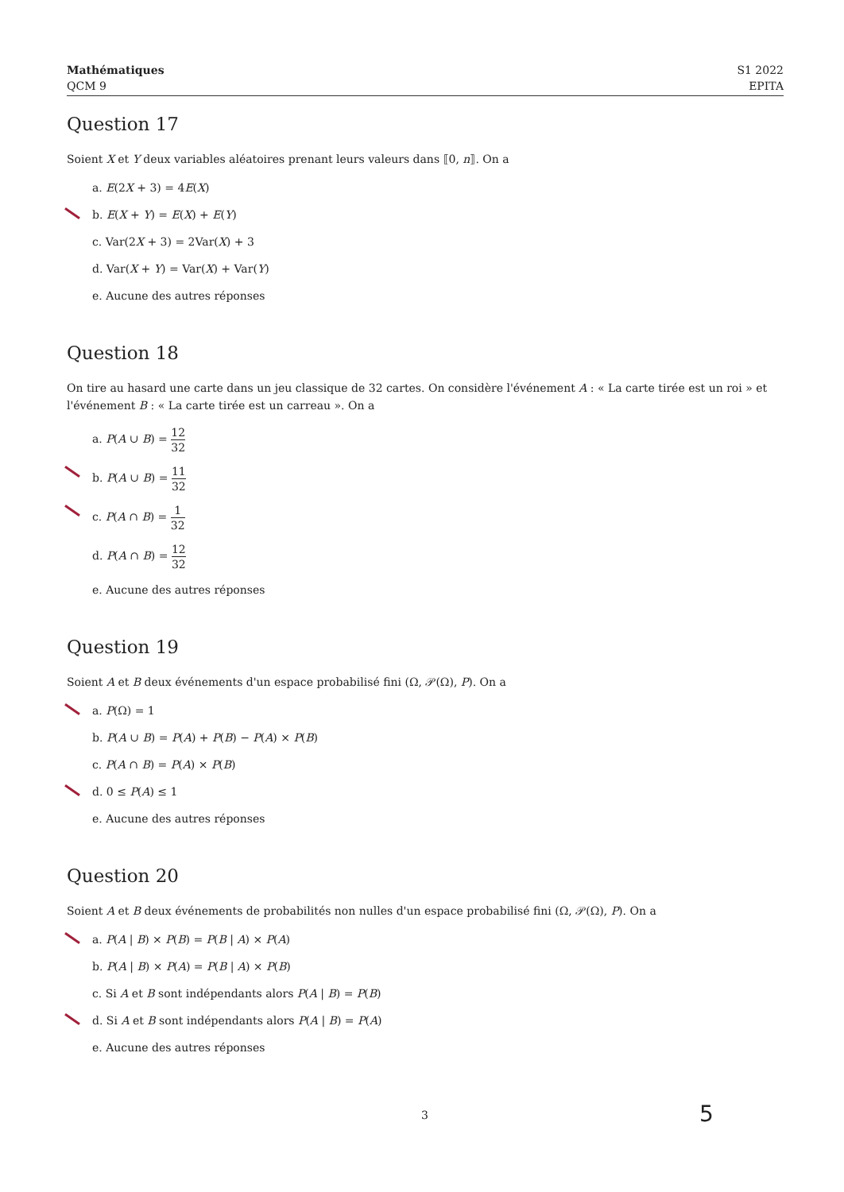Mathématiques
QCM 9
S1 2022
EPITA
Question 17
Soient X et Y deux variables aléatoires prenant leurs valeurs dans ⟦0, n⟧. On a
a. E(2X + 3) = 4E(X)
b. E(X + Y) = E(X) + E(Y)
c. Var(2X + 3) = 2Var(X) + 3
d. Var(X + Y) = Var(X) + Var(Y)
e. Aucune des autres réponses
Question 18
On tire au hasard une carte dans un jeu classique de 32 cartes. On considère l'événement A : « La carte tirée est un roi » et l'événement B : « La carte tirée est un carreau ». On a
a. P(A ∪ B) = 12 32
b. P(A ∪ B) = 11 32
c. P(A ∩ B) = 1 32
d. P(A ∩ B) = 12 32
e. Aucune des autres réponses
Question 19
Soient A et B deux événements d'un espace probabilisé fini (Ω, 𝒫(Ω), P). On a
a. P(Ω) = 1
b. P(A ∪ B) = P(A) + P(B) − P(A) × P(B)
c. P(A ∩ B) = P(A) × P(B)
d. 0 ≤ P(A) ≤ 1
e. Aucune des autres réponses
Question 20
Soient A et B deux événements de probabilités non nulles d'un espace probabilisé fini (Ω, 𝒫(Ω), P). On a
a. P(A | B) × P(B) = P(B | A) × P(A)
b. P(A | B) × P(A) = P(B | A) × P(B)
c. Si A et B sont indépendants alors P(A | B) = P(B)
d. Si A et B sont indépendants alors P(A | B) = P(A)
e. Aucune des autres réponses
3 5